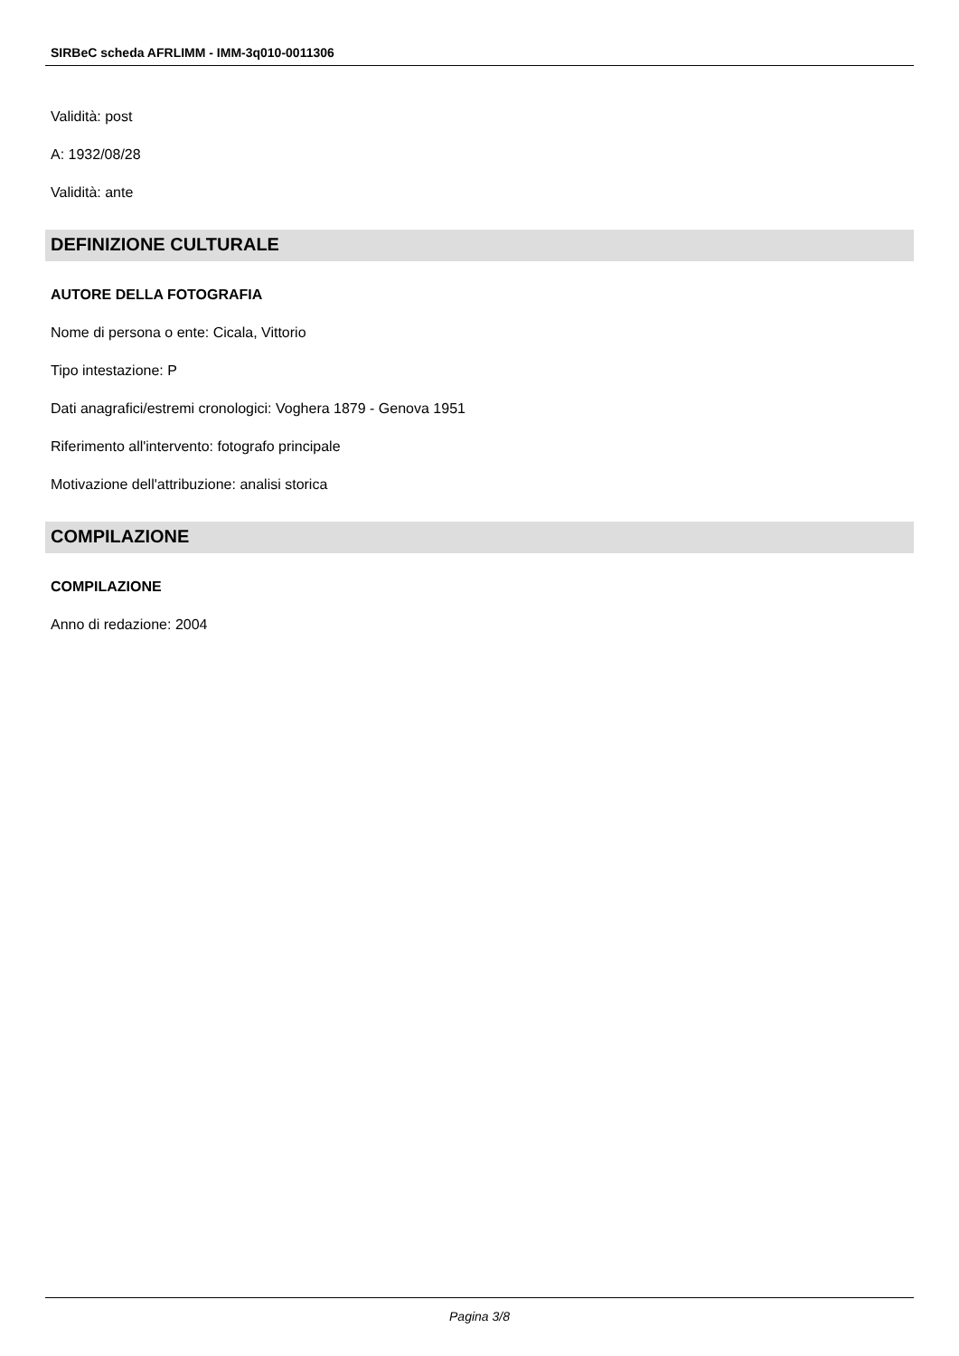SIRBeC scheda AFRLIMM - IMM-3q010-0011306
Validità: post
A: 1932/08/28
Validità: ante
DEFINIZIONE CULTURALE
AUTORE DELLA FOTOGRAFIA
Nome di persona o ente: Cicala, Vittorio
Tipo intestazione: P
Dati anagrafici/estremi cronologici: Voghera 1879 - Genova 1951
Riferimento all'intervento: fotografo principale
Motivazione dell'attribuzione: analisi storica
COMPILAZIONE
COMPILAZIONE
Anno di redazione: 2004
Pagina 3/8